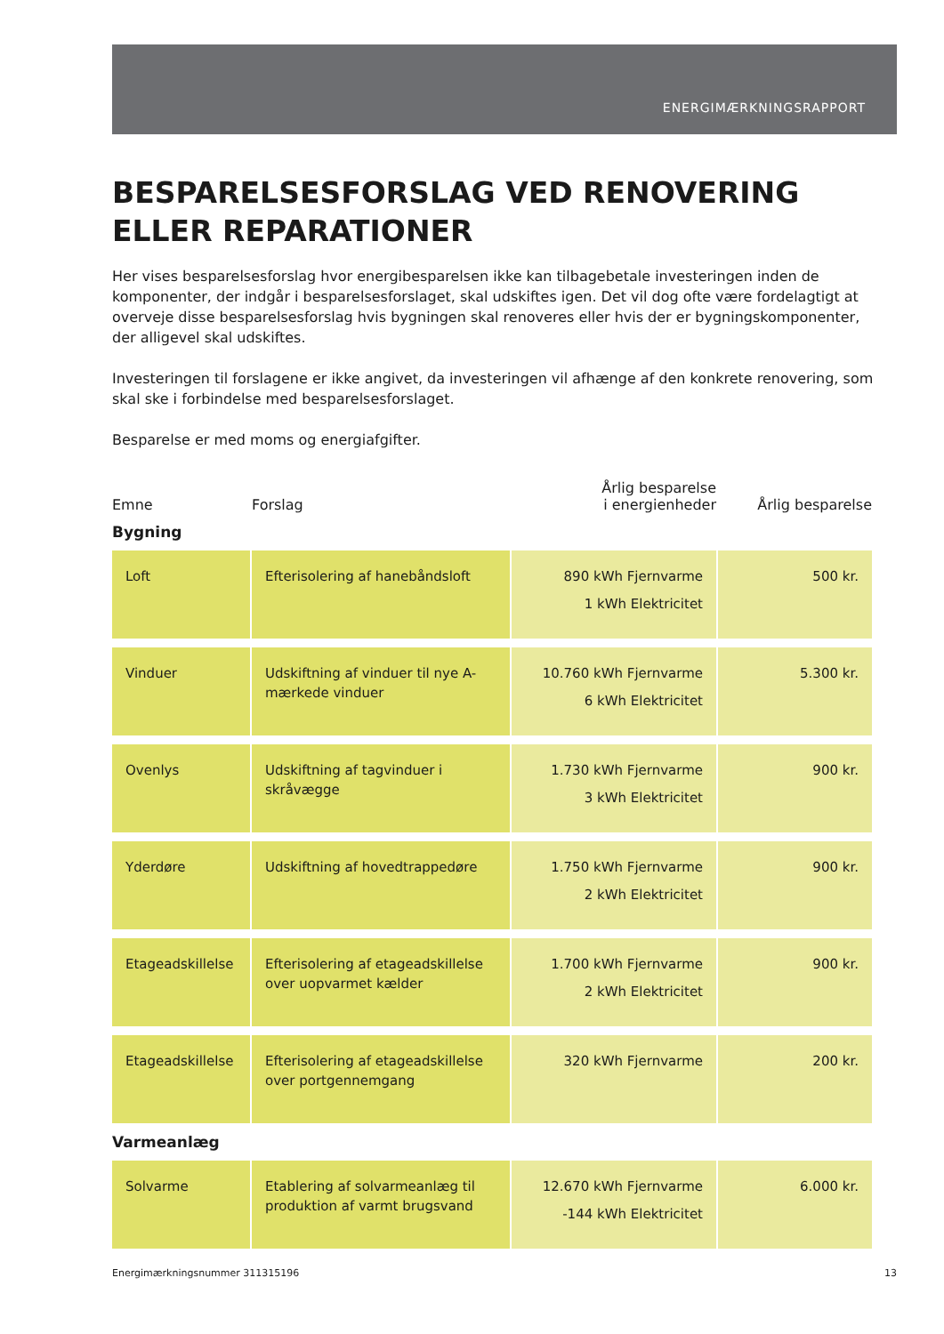ENERGIMÆRKNINGSRAPPORT
BESPARELSESFORSLAG VED RENOVERING ELLER REPARATIONER
Her vises besparelsesforslag hvor energibesparelsen ikke kan tilbagebetale investeringen inden de komponenter, der indgår i besparelsesforslaget, skal udskiftes igen. Det vil dog ofte være fordelagtigt at overveje disse besparelsesforslag hvis bygningen skal renoveres eller hvis der er bygningskomponenter, der alligevel skal udskiftes.
Investeringen til forslagene er ikke angivet, da investeringen vil afhænge af den konkrete renovering, som skal ske i forbindelse med besparelsesforslaget.
Besparelse er med moms og energiafgifter.
| Emne | Forslag | Årlig besparelse i energienheder | Årlig besparelse |
| --- | --- | --- | --- |
| Bygning | | | |
| Loft | Efterisolering af hanebåndsloft | 890 kWh Fjernvarme 1 kWh Elektricitet | 500 kr. |
| Vinduer | Udskiftning af vinduer til nye A-mærkede vinduer | 10.760 kWh Fjernvarme 6 kWh Elektricitet | 5.300 kr. |
| Ovenlys | Udskiftning af tagvinduer i skråvægge | 1.730 kWh Fjernvarme 3 kWh Elektricitet | 900 kr. |
| Yderdøre | Udskiftning af hovedtrappedøre | 1.750 kWh Fjernvarme 2 kWh Elektricitet | 900 kr. |
| Etageadskillelse | Efterisolering af etageadskillelse over uopvarmet kælder | 1.700 kWh Fjernvarme 2 kWh Elektricitet | 900 kr. |
| Etageadskillelse | Efterisolering af etageadskillelse over portgennemgang | 320 kWh Fjernvarme | 200 kr. |
| Varmeanlæg | | | |
| Solvarme | Etablering af solvarmeanlæg til produktion af varmt brugsvand | 12.670 kWh Fjernvarme -144 kWh Elektricitet | 6.000 kr. |
Energimærkningsnummer 311315196 13